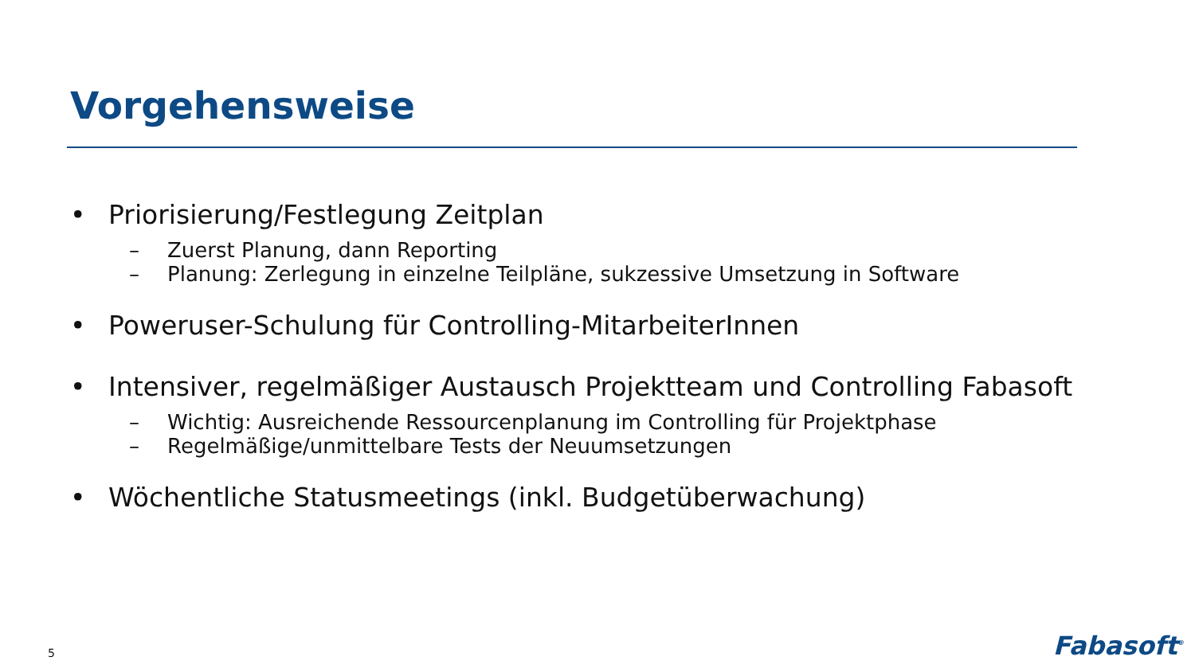Vorgehensweise
• Priorisierung/Festlegung Zeitplan
– Zuerst Planung, dann Reporting
– Planung: Zerlegung in einzelne Teilpläne, sukzessive Umsetzung in Software
• Poweruser-Schulung für Controlling-MitarbeiterInnen
• Intensiver, regelmäßiger Austausch Projektteam und Controlling Fabasoft
– Wichtig: Ausreichende Ressourcenplanung im Controlling für Projektphase
– Regelmäßige/unmittelbare Tests der Neuumsetzungen
• Wöchentliche Statusmeetings (inkl. Budgetüberwachung)
5 Fabasoft<sup>®</sup>